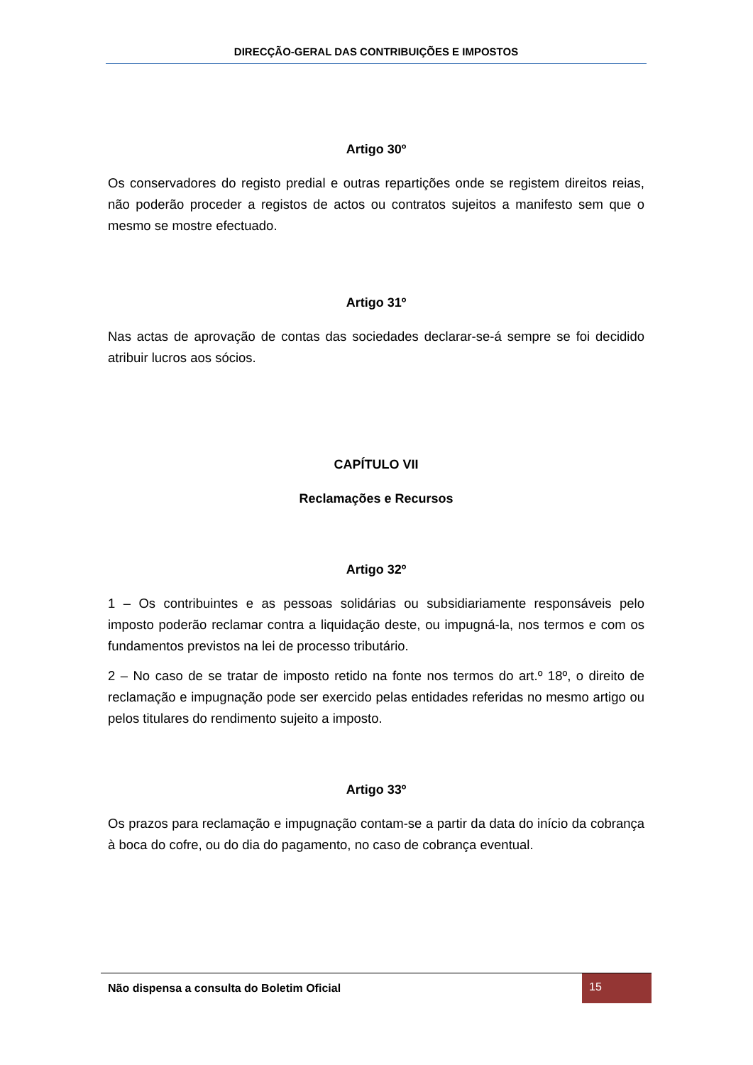DIRECÇÃO-GERAL DAS CONTRIBUIÇÕES E IMPOSTOS
Artigo 30º
Os conservadores do registo predial e outras repartições onde se registem direitos reias, não poderão proceder a registos de actos ou contratos sujeitos a manifesto sem que o mesmo se mostre efectuado.
Artigo 31º
Nas actas de aprovação de contas das sociedades declarar-se-á sempre se foi decidido atribuir lucros aos sócios.
CAPÍTULO VII
Reclamações e Recursos
Artigo 32º
1 – Os contribuintes e as pessoas solidárias ou subsidiariamente responsáveis pelo imposto poderão reclamar contra a liquidação deste, ou impugná-la, nos termos e com os fundamentos previstos na lei de processo tributário.
2 – No caso de se tratar de imposto retido na fonte nos termos do art.º 18º, o direito de reclamação e impugnação pode ser exercido pelas entidades referidas no mesmo artigo ou pelos titulares do rendimento sujeito a imposto.
Artigo 33º
Os prazos para reclamação e impugnação contam-se a partir da data do início da cobrança à boca do cofre, ou do dia do pagamento, no caso de cobrança eventual.
Não dispensa a consulta do Boletim Oficial
15